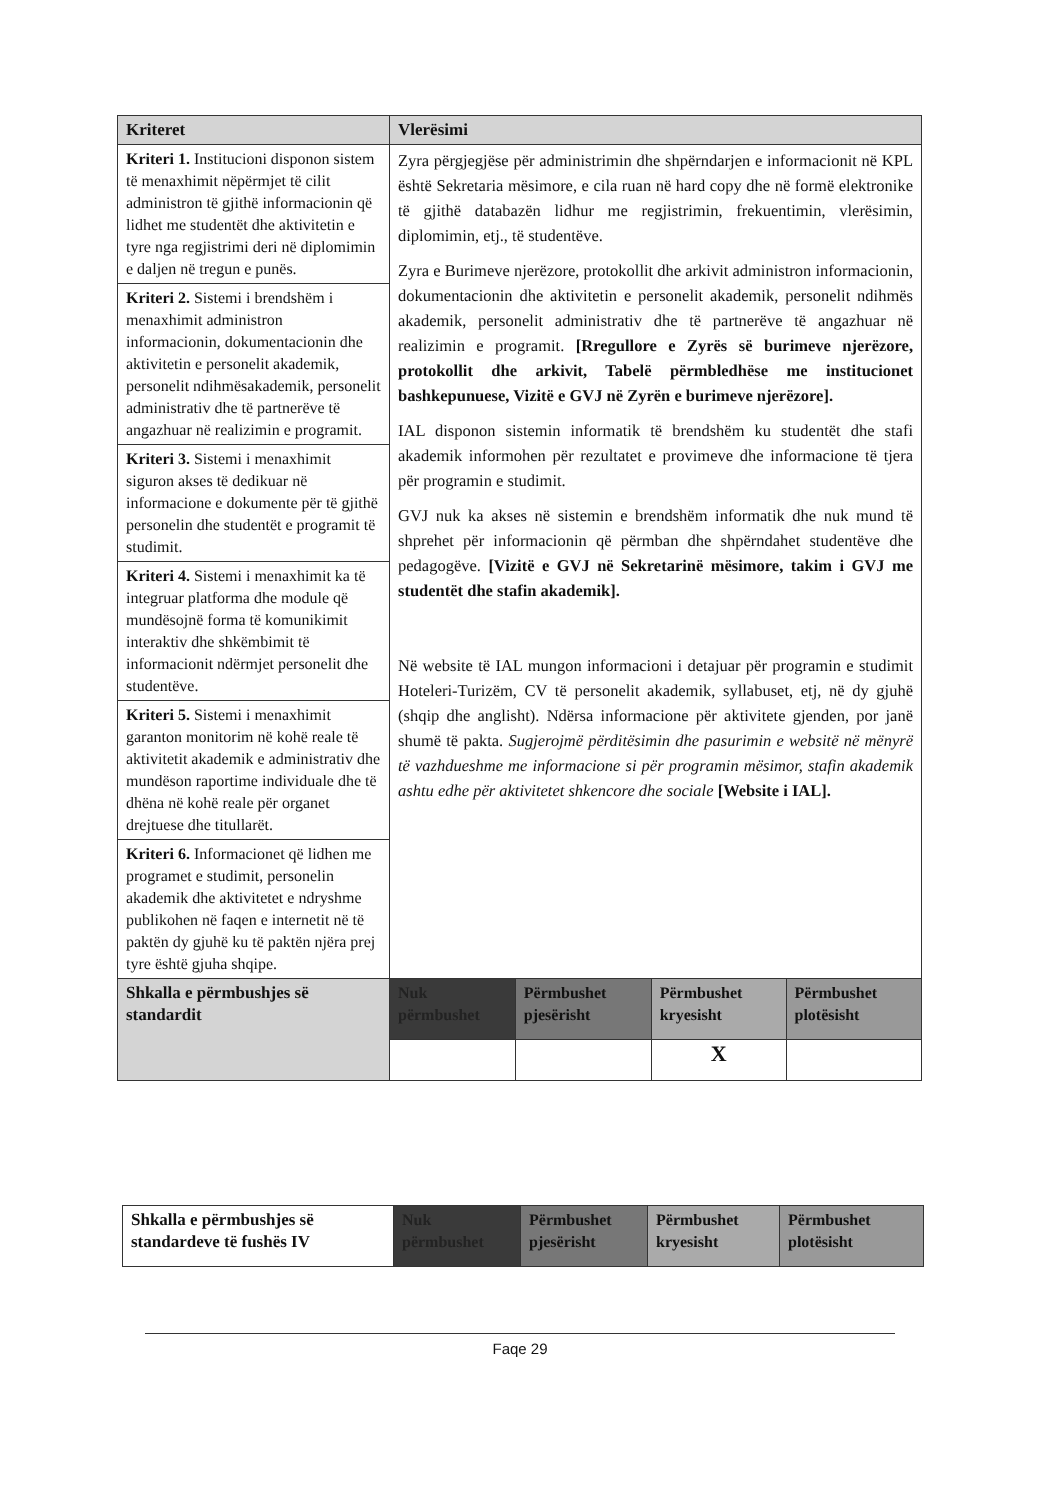| Kriteret | Vlerësimi | | | |
| --- | --- | --- | --- | --- |
| Kriteri 1. Institucioni disponon sistem të menaxhimit nëpërmjet të cilit administron të gjithë informacionin që lidhet me studentët dhe aktivitetin e tyre nga regjistrimi deri në diplomimin e daljen në tregun e punës. | Zyra përgjegjëse për administrimin dhe shpërndarjen e informacionit në KPL është Sekretaria mësimore, e cila ruan në hard copy dhe në formë elektronike të gjithë databazën lidhur me regjistrimin, frekuentimin, vlerësimin, diplomimin, etj., të studentëve. Zyra e Burimeve njerëzore, protokollit dhe arkivit administron informacionin, dokumentacionin dhe aktivitetin e personelit akademik, personelit ndihmës akademik, personelit administrativ dhe të partnerëve të angazhuar në realizimin e programit. [Rregullore e Zyrës së burimeve njerëzore, protokollit dhe arkivit, Tabelë përmbledhëse me institucionet bashkepunuese, Vizitë e GVJ në Zyrën e burimeve njerëzore]. IAL disponon sistemin informatik të brendshëm ku studentët dhe stafi akademik informohen për rezultatet e provimeve dhe informacione të tjera për programin e studimit. GVJ nuk ka akses në sistemin e brendshëm informatik dhe nuk mund të shprehet për informacionin që përmban dhe shpërndahet studentëve dhe pedagogëve. [Vizitë e GVJ në Sekretarinë mësimore, takim i GVJ me studentët dhe stafin akademik]. Në website të IAL mungon informacioni i detajuar për programin e studimit Hoteleri-Turizëm, CV të personelit akademik, syllabuset, etj, në dy gjuhë (shqip dhe anglisht). Ndërsa informacione për aktivitete gjenden, por janë shumë të pakta. Sugjerojmë përditësimin dhe pasurimin e websitë në mënyrë të vazhdueshme me informacione si për programin mësimor, stafin akademik ashtu edhe për aktivitetet shkencore dhe sociale [Website i IAL]. | | | |
| Kriteri 2. Sistemi i brendshëm i menaxhimit administron informacionin, dokumentacionin dhe aktivitetin e personelit akademik, personelit ndihmësakademik, personelit administrativ dhe të partnerëve të angazhuar në realizimin e programit. | | | | |
| Kriteri 3. Sistemi i menaxhimit siguron akses të dedikuar në informacione e dokumente për të gjithë personelin dhe studentët e programit të studimit. | | | | |
| Kriteri 4. Sistemi i menaxhimit ka të integruar platforma dhe module që mundësojnë forma të komunikimit interaktiv dhe shkëmbimit të informacionit ndërmjet personelit dhe studentëve. | | | | |
| Kriteri 5. Sistemi i menaxhimit garanton monitorim në kohë reale të aktivitetit akademik e administrativ dhe mundëson raportime individuale dhe të dhëna në kohë reale për organet drejtuese dhe titullarët. | | | | |
| Kriteri 6. Informacionet që lidhen me programet e studimit, personelin akademik dhe aktivitetet e ndryshme publikohen në faqen e internetit në të paktën dy gjuhë ku të paktën njëra prej tyre është gjuha shqipe. | | | | |
| Shkalla e përmbushjes së standardit | Nuk përmbushet | Përmbushet pjesërisht | Përmbushet kryesisht | Përmbushet plotësisht |
| | | | X | |
| Shkalla e përmbushjes së standardeve të fushës IV | Nuk përmbushet | Përmbushet pjesërisht | Përmbushet kryesisht | Përmbushet plotësisht |
Faqe 29